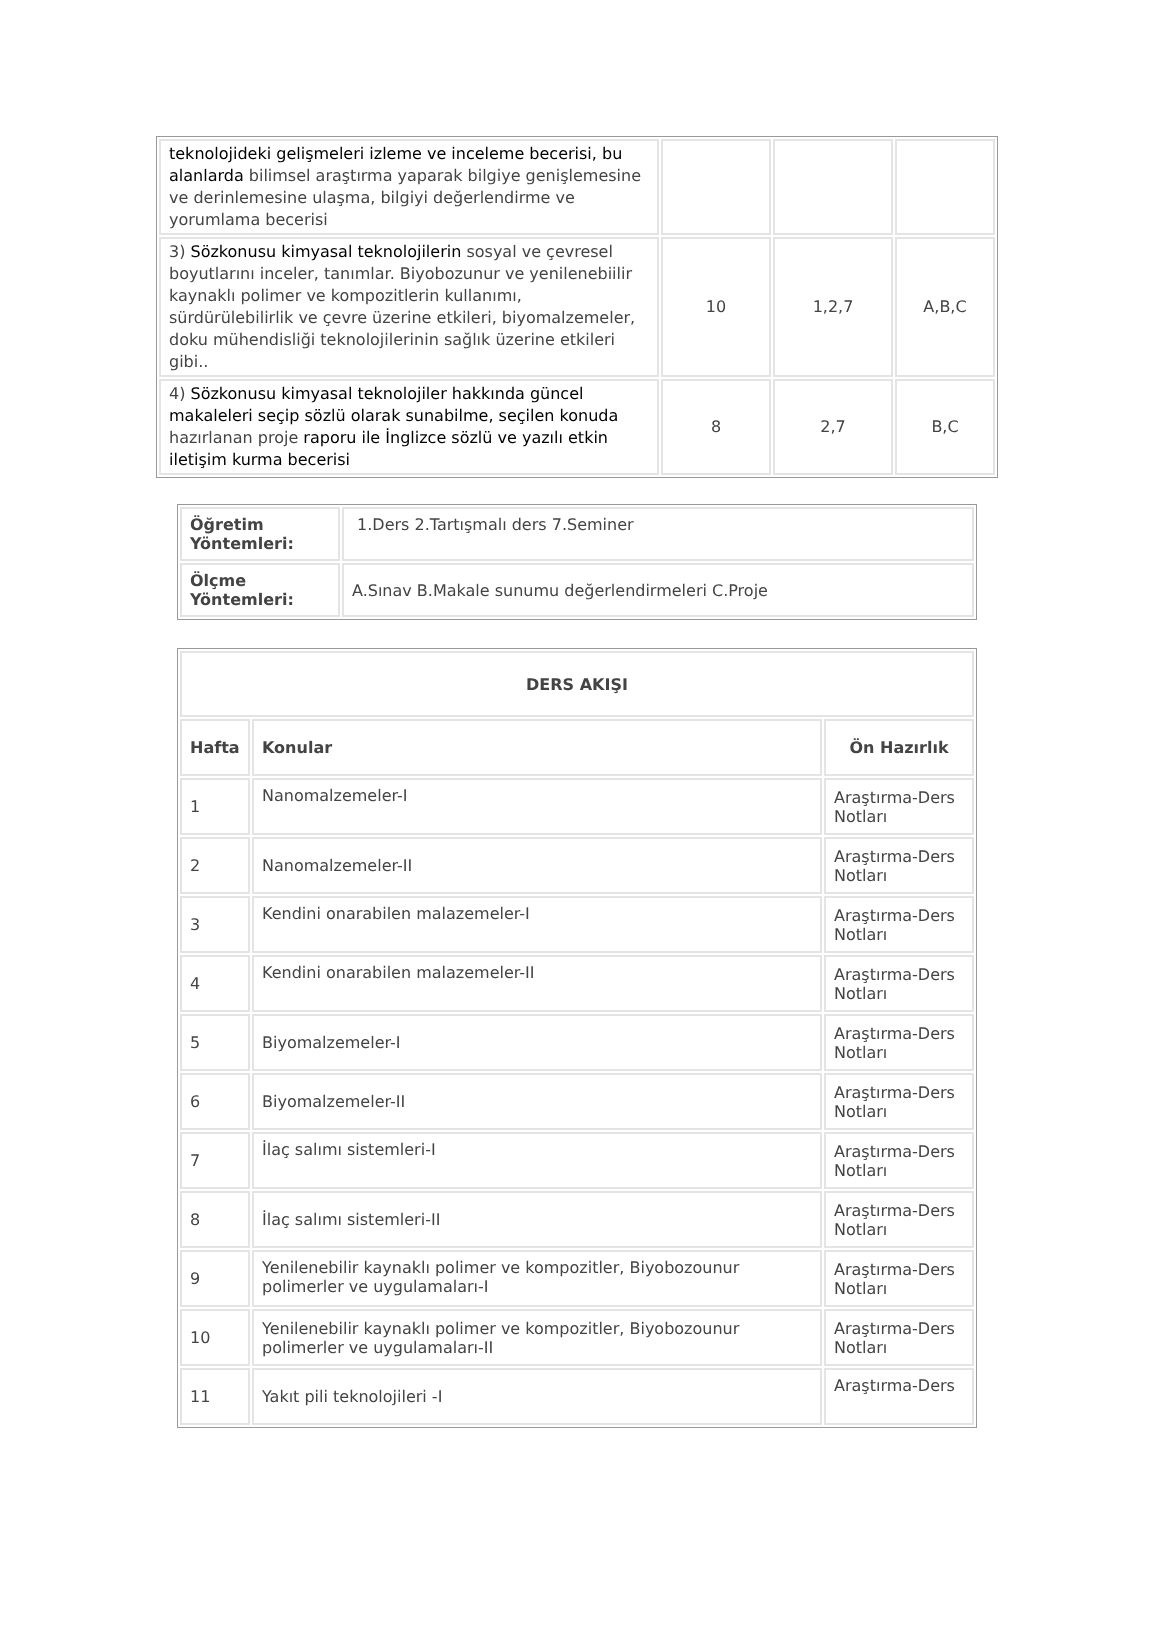| teknolojideki gelişmeleri izleme ve inceleme becerisi, bu alanlarda bilimsel araştırma yaparak bilgiye genişlemesine ve derinlemesine ulaşma, bilgiyi değerlendirme ve yorumlama becerisi | | | |
| 3) Sözkonusu kimyasal teknolojilerin sosyal ve çevresel boyutlarını inceler, tanımlar. Biyobozunur ve yenilenebiilir kaynaklı polimer ve kompozitlerin kullanımı, sürdürülebilirlik ve çevre üzerine etkileri, biyomalzemeler, doku mühendisliği teknolojilerinin sağlık üzerine etkileri gibi.. | 10 | 1,2,7 | A,B,C |
| 4) Sözkonusu kimyasal teknolojiler hakkında güncel makaleleri seçip sözlü olarak sunabilme, seçilen konuda hazırlanan proje raporu ile İnglizce sözlü ve yazılı etkin iletişim kurma becerisi | 8 | 2,7 | B,C |
| Öğretim Yöntemleri: | 1.Ders 2.Tartışmalı ders 7.Seminer |
| Ölçme Yöntemleri: | A.Sınav B.Makale sunumu değerlendirmeleri C.Proje |
| DERS AKIŞI | | |
| --- | --- | --- |
| Hafta | Konular | Ön Hazırlık |
| 1 | Nanomalzemeler-I | Araştırma-Ders Notları |
| 2 | Nanomalzemeler-II | Araştırma-Ders Notları |
| 3 | Kendini onarabilen malazemeler-I | Araştırma-Ders Notları |
| 4 | Kendini onarabilen malazemeler-II | Araştırma-Ders Notları |
| 5 | Biyomalzemeler-I | Araştırma-Ders Notları |
| 6 | Biyomalzemeler-II | Araştırma-Ders Notları |
| 7 | İlaç salımı sistemleri-I | Araştırma-Ders Notları |
| 8 | İlaç salımı sistemleri-II | Araştırma-Ders Notları |
| 9 | Yenilenebilir kaynaklı polimer ve kompozitler, Biyobozounur polimerler ve uygulamaları-I | Araştırma-Ders Notları |
| 10 | Yenilenebilir kaynaklı polimer ve kompozitler, Biyobozounur polimerler ve uygulamaları-II | Araştırma-Ders Notları |
| 11 | Yakıt pili teknolojileri -I | Araştırma-Ders |